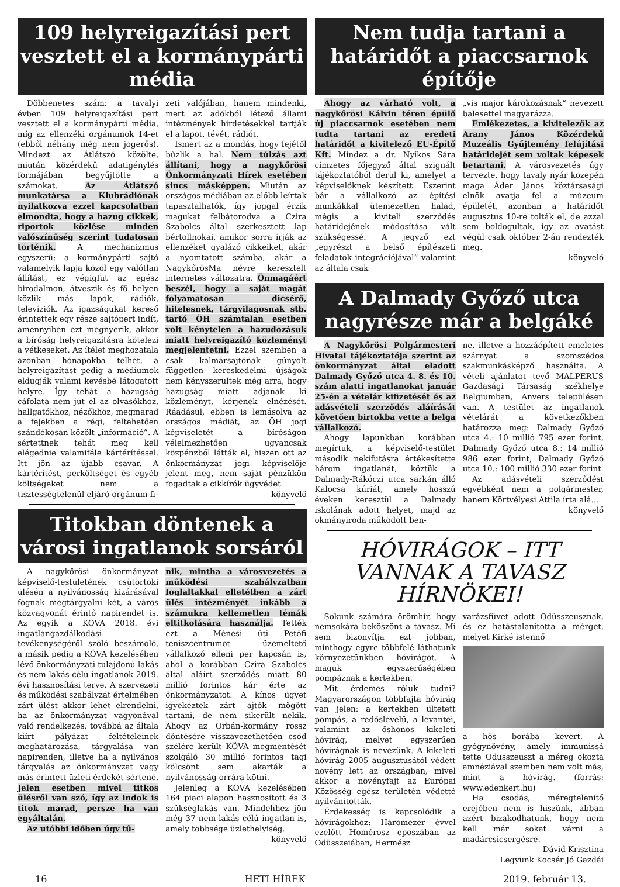109 helyreigazítási pert vesztett el a kormánypárti média
Döbbenetes szám: a tavalyi évben 109 helyreigazítási pert vesztett el a kormánypárti média, míg az ellenzéki orgánumok 14-et (ebből néhány még nem jogerős). Mindezt az Átlátszó közölte, miután közérdekű adatigénylés formájában begyűjtötte a számokat. Az Átlátszó munkatársa a Klubrádiónak nyilatkozva ezzel kapcsolatban elmondta, hogy a hazug cikkek, riportok közlése minden valószínűség szerint tudatosan történik. A mechanizmus egyszerű: a kormánypárti sajtó valamelyik lapja közöl egy valótlan állítást, ez végigfut az egész birodalmon, átveszik és fő helyen közlik más lapok, rádiók, televíziók. Az igazságukat kereső érintettek egy része sajtópert indít, amennyiben ezt megnyerik, akkor a bíróság helyreigazításra kötelezi a vétkeseket. Az ítélet meghozatala azonban hónapokba telhet, a helyreigazítást pedig a médiumok eldugják valami kevésbé látogatott helyre. Így tehát a hazugság cáfolata nem jut el az olvasókhoz, hallgatókhoz, nézőkhöz, megmarad a fejekben a régi, feltehetően szándékosan közölt „információ”. A sértettnek tehát meg kell elégednie valamiféle kártérítéssel. Itt jön az újabb csavar. A kártérítést, perköltséget és egyéb költségeket nem a tisztességtelenül eljáró orgánum fi-
zeti valójában, hanem mindenki, mert az adókból létező állami intézmények hirdetésekkel tartják el a lapot, tévét, rádiót.
Ismert az a mondás, hogy fejétől bűzlik a hal. Nem túlzás azt állítani, hogy a nagykőrösi Önkormányzati Hírek esetében sincs másképpen. Miután az országos médiában az előbb leírtak tapasztalhatók, így joggal érzik magukat felbátorodva a Czira Szabolcs által szerkesztett lap bértollnokai, amikor sorra írják az ellenzéket gyalázó cikkeiket, akár a nyomtatott számba, akár a NagykőrösMa névre keresztelt internetes változatra. Önmagáért beszél, hogy a saját magát folyamatosan dicsérő, hitelesnek, tárgyilagosnak stb. tartó ÖH számtalan esetben volt kénytelen a hazudozásuk miatt helyreigazító közleményt megjelentetni. Ezzel szemben a csak kalmársajtónak gúnyolt független kereskedelmi újságok nem kényszerültek még arra, hogy hazugság miatt adjanak ki közleményt, kérjenek elnézését. Ráadásul, ebben is lemásolva az országos médiát, az ÖH jogi képviseletét a bíróságon vélelmezhetően ugyancsak közpénzből látták el, hiszen ott az önkormányzat jogi képviselője jelent meg, nem saját pénzükön fogadtak a cikkírók ügyvédet.
könyvelő
Titokban döntenek a városi ingatlanok sorsáról
A nagykőrösi önkormányzat képviselő-testületének csütörtöki ülésén a nyilvánosság kizárásával fognak megtárgyalni két, a város közvagyonát érintő napirendet is. Az egyik a KÖVA 2018. évi ingatlangazdálkodási tevékenységéről szóló beszámoló, a másik pedig a KÖVA kezelésében lévő önkormányzati tulajdonú lakás és nem lakás célú ingatlanok 2019. évi hasznosítási terve. A szervezeti és működési szabályzat értelmében zárt ülést akkor lehet elrendelni, ha az önkormányzat vagyonával való rendelkezés, továbbá az általa kiírt pályázat feltételeinek meghatározása, tárgyalása van napirenden, illetve ha a nyilvános tárgyalás az önkormányzat vagy más érintett üzleti érdekét sértené. Jelen esetben mivel titkos ülésről van szó, így az indok is titok marad, persze ha van egyáltalán.
Az utóbbi időben úgy tű-
nik, mintha a városvezetés a működési szabályzatban foglaltakkal elletétben a zárt ülés intézményét inkább a számukra kellemetlen témák eltitkolására használja. Tették ezt a Ménesi úti Petőfi teniszcentrumot üzemeltető vállalkozó elleni per kapcsán is, ahol a korábban Czira Szabolcs által aláírt szerződés miatt 80 millió forintos kár érte az önkormányzatot. A kínos ügyet igyekeztek zárt ajtók mögött tartani, de nem sikerült nekik. Ahogy az Orbán-kormány rossz döntésére visszavezethetően csőd szélére került KÖVA megmentését szolgáló 30 millió forintos tagi kölcsönt sem akarták a nyilvánosság orrára kötni.
Jelenleg a KÖVA kezelésében 164 piaci alapon hasznosított és 3 szükséglakás van. Mindehhez jön még 37 nem lakás célú ingatlan is, amely többsége üzlethelyiség.
könyvelő
Nem tudja tartani a határidőt a piaccsarnok építője
Ahogy az várható volt, a nagykőrösi Kálvin téren épülő új piaccsarnok esetében nem tudta tartani az eredeti határidőt a kivitelező EU-Építő Kft. Mindez a dr. Nyíkos Sára címzetes főjegyző által szignált tájékoztatóból derül ki, amelyet a képviselőknek készített. Eszerint bár a vállalkozó az építési munkákkal ütemezetten halad, mégis a kiviteli szerződés határidejének módosítása vált szükségessé. A jegyző ezt „egyrészt a belső építészeti feladatok integrációjával” valamint az általa csak
„vis major károkozásnak” nevezett balesettel magyarázza.
Emlékezetes, a kivitelezők az Arany János Közérdekű Muzeális Gyűjtemény felújítási határidejét sem voltak képesek betartani. A városvezetés úgy tervezte, hogy tavaly nyár közepén maga Áder János köztársasági elnök avatja fel a múzeum épületét, azonban a határidőt augusztus 10-re tolták el, de azzal sem boldogultak, így az avatást végül csak október 2-án rendezték meg.
könyvelő
A Dalmady Győző utca nagyrésze már a belgáké
A Nagykőrösi Polgármesteri Hivatal tájékoztatója szerint az önkormányzat által eladott Dalmady Győző utca 4. 8. és 10. szám alatti ingatlanokat január 25-én a vételár kifizetését és az adásvételi szerződés aláírását követően birtokba vette a belga vállalkozó.
Ahogy lapunkban korábban megírtuk, a képviselő-testület második nekifutásra értékesítette három ingatlanát, köztük a Dalmady-Rákóczi utca sarkán álló Kalocsa kúriát, amely hosszú éveken keresztül a Dalmady iskolának adott helyet, majd az okmányiroda működött ben-
ne, illetve a hozzáépített emeletes szárnyat a szomszédos szakmunkásképző használta. A vételi ajánlatot tevő MALPERUS Gazdasági Társaság székhelye Belgiumban, Anvers településen van. A testület az ingatlanok vételárát a következőkben határozza meg: Dalmady Győző utca 4.: 10 millió 795 ezer forint, Dalmady Győző utca 8.: 14 millió 986 ezer forint, Dalmady Győző utca 10.: 100 millió 330 ezer forint.
Az adásvételi szerződést egyébként nem a polgármester, hanem Körtvélyesi Attila írta alá...
könyvelő
HÓVIRÁGOK – ITT VANNAK A TAVASZ HÍRNÖKEI!
Sokunk számára örömhír, hogy nemsokára beköszönt a tavasz. Mi sem bizonyítja ezt jobban, minthogy egyre többfelé láthatunk környezetünkben hóvirágot. A maguk egyszerűségében pompáznak a kertekben.
Mit érdemes róluk tudni? Magyarországon többfajta hóvirág van jelen: a kertekben ültetett pompás, a redőslevelű, a levantei, valamint az őshonos kikeleti hóvirág, melyet egyszerűen hóvirágnak is nevezünk. A kikeleti hóvirág 2005 augusztusától védett növény lett az országban, mivel akkor a növényfajt az Európai Közösség egész területén védetté nyilvánították.
Érdekesség is kapcsolódik a hóvirágokhoz: Háromezer évvel ezelőtt Homérosz eposzában az Odüsszeiában, Hermész
varázsfüvet adott Odüsszeusznak, és ez hatástalanította a mérget, melyet Kirké istennő
a hős borába kevert. A gyógynövény, amely immunissá tette Odüsszeuszt a méreg okozta amnéziával szemben nem volt más, mint a hóvirág. (forrás: www.edenkert.hu)
Ha csodás, méregtelenítő erejében nem is hiszünk, abban azért bizakodhatunk, hogy nem kell már sokat várni a madárcsicsergésre.
Dávid Krisztina
Legyünk Kocsér Jó Gazdái
16 HETI HÍREK 2019. február 13.